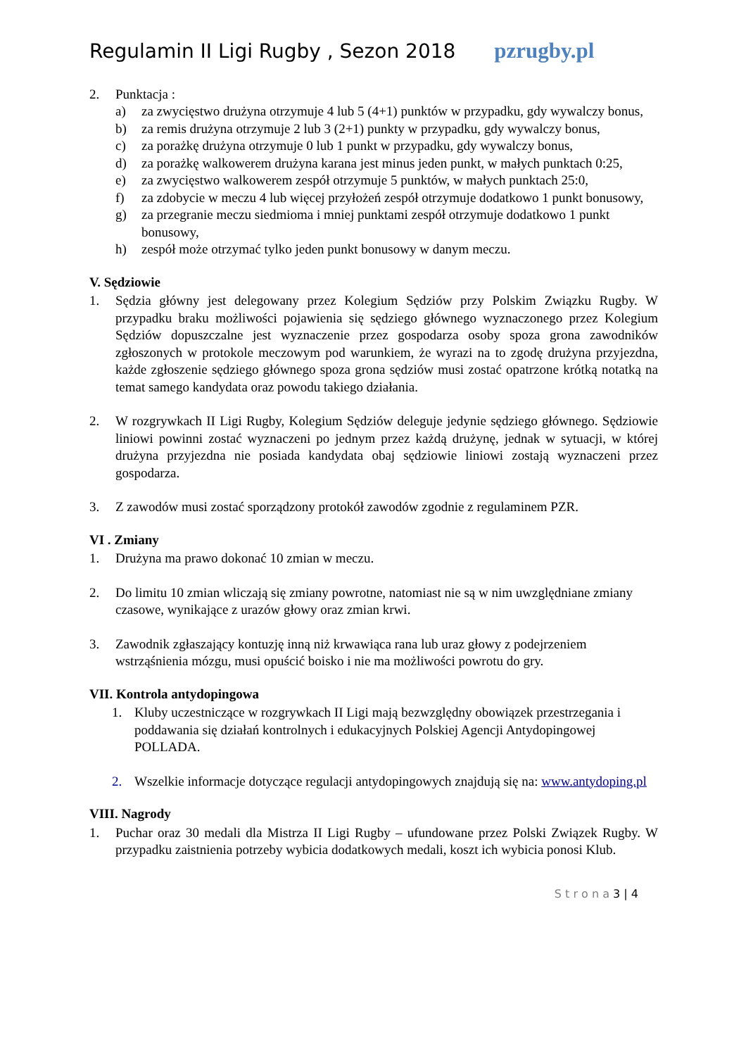Regulamin II Ligi Rugby , Sezon 2018 pzrugby.pl
2. Punktacja :
a) za zwycięstwo drużyna otrzymuje 4 lub 5 (4+1) punktów w przypadku, gdy wywalczy bonus,
b) za remis drużyna otrzymuje 2 lub 3 (2+1) punkty w przypadku, gdy wywalczy bonus,
c) za porażkę drużyna otrzymuje 0 lub 1 punkt w przypadku, gdy wywalczy bonus,
d) za porażkę walkowerem drużyna karana jest minus jeden punkt, w małych punktach 0:25,
e) za zwycięstwo walkowerem zespół otrzymuje 5 punktów, w małych punktach 25:0,
f) za zdobycie w meczu 4 lub więcej przyłożeń zespół otrzymuje dodatkowo 1 punkt bonusowy,
g) za przegranie meczu siedmioma i mniej punktami zespół otrzymuje dodatkowo 1 punkt bonusowy,
h) zespół może otrzymać tylko jeden punkt bonusowy w danym meczu.
V. Sędziowie
1. Sędzia główny jest delegowany przez Kolegium Sędziów przy Polskim Związku Rugby. W przypadku braku możliwości pojawienia się sędziego głównego wyznaczonego przez Kolegium Sędziów dopuszczalne jest wyznaczenie przez gospodarza osoby spoza grona zawodników zgłoszonych w protokole meczowym pod warunkiem, że wyrazi na to zgodę drużyna przyjezdna, każde zgłoszenie sędziego głównego spoza grona sędziów musi zostać opatrzone krótką notatką na temat samego kandydata oraz powodu takiego działania.
2. W rozgrywkach II Ligi Rugby, Kolegium Sędziów deleguje jedynie sędziego głównego. Sędziowie liniowi powinni zostać wyznaczeni po jednym przez każdą drużynę, jednak w sytuacji, w której drużyna przyjezdna nie posiada kandydata obaj sędziowie liniowi zostają wyznaczeni przez gospodarza.
3. Z zawodów musi zostać sporządzony protokół zawodów zgodnie z regulaminem PZR.
VI . Zmiany
1. Drużyna ma prawo dokonać 10 zmian w meczu.
2. Do limitu 10 zmian wliczają się zmiany powrotne, natomiast nie są w nim uwzględniane zmiany czasowe, wynikające z urazów głowy oraz zmian krwi.
3. Zawodnik zgłaszający kontuzję inną niż krwawiąca rana lub uraz głowy z podejrzeniem wstrząśnienia mózgu, musi opuścić boisko i nie ma możliwości powrotu do gry.
VII. Kontrola antydopingowa
1. Kluby uczestniczące w rozgrywkach II Ligi mają bezwzględny obowiązek przestrzegania i poddawania się działań kontrolnych i edukacyjnych Polskiej Agencji Antydopingowej POLLADA.
2. Wszelkie informacje dotyczące regulacji antydopingowych znajdują się na: www.antydoping.pl
VIII. Nagrody
1. Puchar oraz 30 medali dla Mistrza II Ligi Rugby – ufundowane przez Polski Związek Rugby. W przypadku zaistnienia potrzeby wybicia dodatkowych medali, koszt ich wybicia ponosi Klub.
S t r o n a 3 | 4